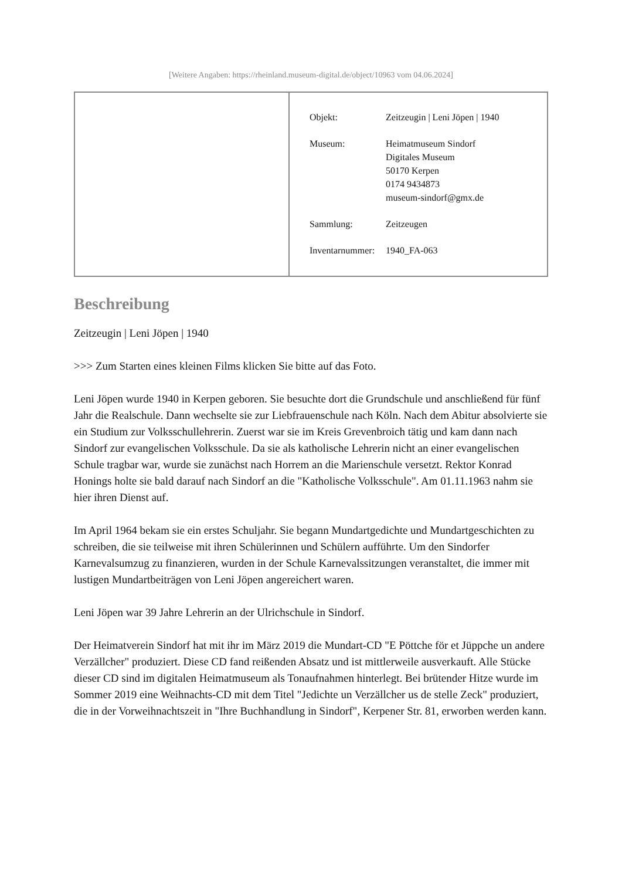[Weitere Angaben: https://rheinland.museum-digital.de/object/10963 vom 04.06.2024]
| Objekt: | Zeitzeugin / Leni Jöpen / 1940 |
| Museum: | Heimatmuseum Sindorf Digitales Museum 50170 Kerpen 0174 9434873 museum-sindorf@gmx.de |
| Sammlung: | Zeitzeugen |
| Inventarnummer: | 1940_FA-063 |
Beschreibung
Zeitzeugin | Leni Jöpen | 1940
>>> Zum Starten eines kleinen Films klicken Sie bitte auf das Foto.
Leni Jöpen wurde 1940 in Kerpen geboren. Sie besuchte dort die Grundschule und anschließend für fünf Jahr die Realschule. Dann wechselte sie zur Liebfrauenschule nach Köln. Nach dem Abitur absolvierte sie ein Studium zur Volksschullehrerin. Zuerst war sie im Kreis Grevenbroich tätig und kam dann nach Sindorf zur evangelischen Volksschule. Da sie als katholische Lehrerin nicht an einer evangelischen Schule tragbar war, wurde sie zunächst nach Horrem an die Marienschule versetzt. Rektor Konrad Honings holte sie bald darauf nach Sindorf an die "Katholische Volksschule". Am 01.11.1963 nahm sie hier ihren Dienst auf.
Im April 1964 bekam sie ein erstes Schuljahr. Sie begann Mundartgedichte und Mundartgeschichten zu schreiben, die sie teilweise mit ihren Schülerinnen und Schülern aufführte. Um den Sindorfer Karnevalsumzug zu finanzieren, wurden in der Schule Karnevalssitzungen veranstaltet, die immer mit lustigen Mundartbeiträgen von Leni Jöpen angereichert waren.
Leni Jöpen war 39 Jahre Lehrerin an der Ulrichschule in Sindorf.
Der Heimatverein Sindorf hat mit ihr im März 2019 die Mundart-CD "E Pöttche för et Jüppche un andere Verzällcher" produziert. Diese CD fand reißenden Absatz und ist mittlerweile ausverkauft. Alle Stücke dieser CD sind im digitalen Heimatmuseum als Tonaufnahmen hinterlegt. Bei brütender Hitze wurde im Sommer 2019 eine Weihnachts-CD mit dem Titel "Jedichte un Verzällcher us de stelle Zeck" produziert, die in der Vorweihnachtszeit in "Ihre Buchhandlung in Sindorf", Kerpener Str. 81, erworben werden kann.